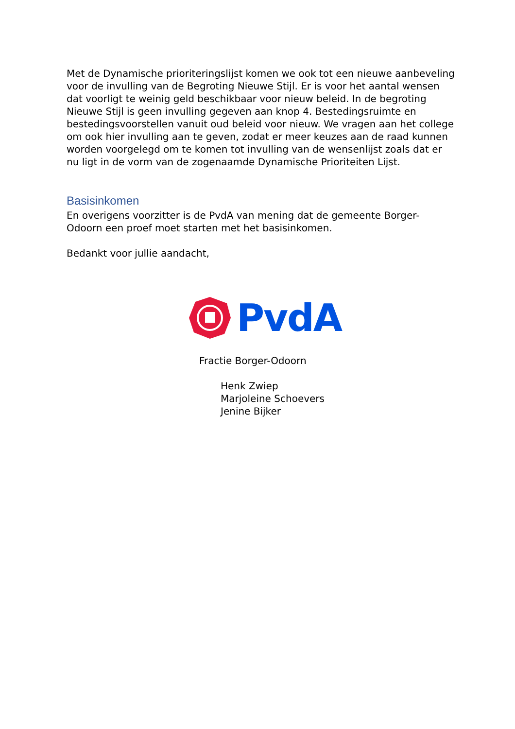Met de Dynamische prioriteringslijst komen we ook tot een nieuwe aanbeveling voor de invulling van de Begroting Nieuwe Stijl. Er is voor het aantal wensen dat voorligt te weinig geld beschikbaar voor nieuw beleid. In de begroting Nieuwe Stijl is geen invulling gegeven aan knop 4. Bestedingsruimte en bestedingsvoorstellen vanuit oud beleid voor nieuw. We vragen aan het college om ook hier invulling aan te geven, zodat er meer keuzes aan de raad kunnen worden voorgelegd om te komen tot invulling van de wensenlijst zoals dat er nu ligt in de vorm van de zogenaamde Dynamische Prioriteiten Lijst.
Basisinkomen
En overigens voorzitter is de PvdA van mening dat de gemeente Borger-Odoorn een proef moet starten met het basisinkomen.
Bedankt voor jullie aandacht,
PvdA
Fractie Borger-Odoorn
Henk Zwiep
Marjoleine Schoevers
Jenine Bijker